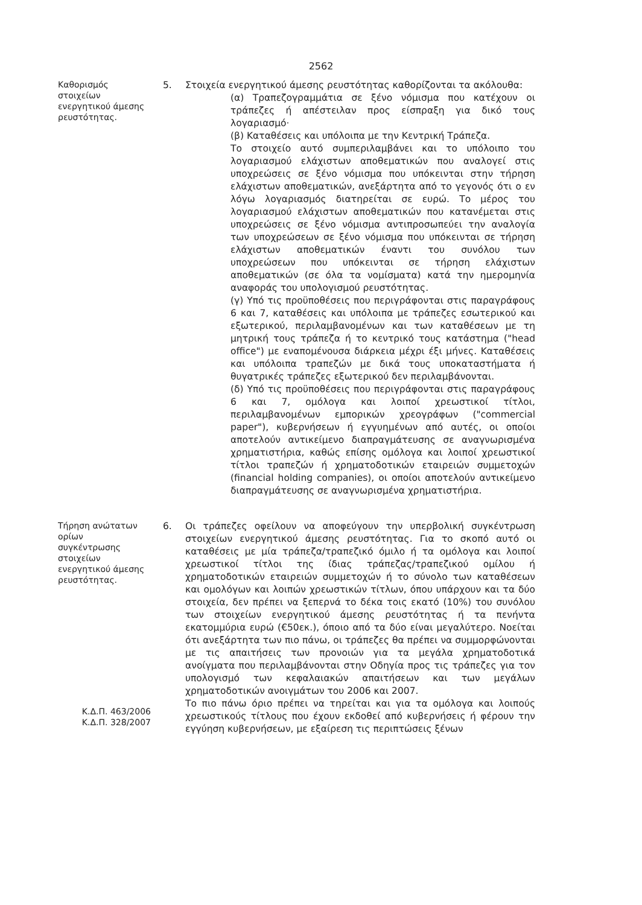2562
Καθορισμός
στοιχείων
ενεργητικού άμεσης
ρευστότητας.
5. Στοιχεία ενεργητικού άμεσης ρευστότητας καθορίζονται τα ακόλουθα:
(α) Τραπεζογραμμάτια σε ξένο νόμισμα που κατέχουν οι τράπεζες ή απέστειλαν προς είσπραξη για δικό τους λογαριασμό·
(β) Καταθέσεις και υπόλοιπα με την Κεντρική Τράπεζα.
Το στοιχείο αυτό συμπεριλαμβάνει και το υπόλοιπο του λογαριασμού ελάχιστων αποθεματικών που αναλογεί στις υποχρεώσεις σε ξένο νόμισμα που υπόκεινται στην τήρηση ελάχιστων αποθεματικών, ανεξάρτητα από το γεγονός ότι ο εν λόγω λογαριασμός διατηρείται σε ευρώ. Το μέρος του λογαριασμού ελάχιστων αποθεματικών που κατανέμεται στις υποχρεώσεις σε ξένο νόμισμα αντιπροσωπεύει την αναλογία των υποχρεώσεων σε ξένο νόμισμα που υπόκεινται σε τήρηση ελάχιστων αποθεματικών έναντι του συνόλου των υποχρεώσεων που υπόκεινται σε τήρηση ελάχιστων αποθεματικών (σε όλα τα νομίσματα) κατά την ημερομηνία αναφοράς του υπολογισμού ρευστότητας.
(γ) Υπό τις προϋποθέσεις που περιγράφονται στις παραγράφους 6 και 7, καταθέσεις και υπόλοιπα με τράπεζες εσωτερικού και εξωτερικού, περιλαμβανομένων και των καταθέσεων με τη μητρική τους τράπεζα ή το κεντρικό τους κατάστημα ("head office") με εναπομένουσα διάρκεια μέχρι έξι μήνες. Καταθέσεις και υπόλοιπα τραπεζών με δικά τους υποκαταστήματα ή θυγατρικές τράπεζες εξωτερικού δεν περιλαμβάνονται.
(δ) Υπό τις προϋποθέσεις που περιγράφονται στις παραγράφους 6 και 7, ομόλογα και λοιποί χρεωστικοί τίτλοι, περιλαμβανομένων εμπορικών χρεογράφων ("commercial paper"), κυβερνήσεων ή εγγυημένων από αυτές, οι οποίοι αποτελούν αντικείμενο διαπραγμάτευσης σε αναγνωρισμένα χρηματιστήρια, καθώς επίσης ομόλογα και λοιποί χρεωστικοί τίτλοι τραπεζών ή χρηματοδοτικών εταιρειών συμμετοχών (financial holding companies), οι οποίοι αποτελούν αντικείμενο διαπραγμάτευσης σε αναγνωρισμένα χρηματιστήρια.
Τήρηση ανώτατων
ορίων
συγκέντρωσης
στοιχείων
ενεργητικού άμεσης
ρευστότητας.
Κ.Δ.Π. 463/2006
Κ.Δ.Π. 328/2007
6. Οι τράπεζες οφείλουν να αποφεύγουν την υπερβολική συγκέντρωση στοιχείων ενεργητικού άμεσης ρευστότητας. Για το σκοπό αυτό οι καταθέσεις με μία τράπεζα/τραπεζικό όμιλο ή τα ομόλογα και λοιποί χρεωστικοί τίτλοι της ίδιας τράπεζας/τραπεζικού ομίλου ή χρηματοδοτικών εταιρειών συμμετοχών ή το σύνολο των καταθέσεων και ομολόγων και λοιπών χρεωστικών τίτλων, όπου υπάρχουν και τα δύο στοιχεία, δεν πρέπει να ξεπερνά το δέκα τοις εκατό (10%) του συνόλου των στοιχείων ενεργητικού άμεσης ρευστότητας ή τα πενήντα εκατομμύρια ευρώ (€50εκ.), όποιο από τα δύο είναι μεγαλύτερο. Νοείται ότι ανεξάρτητα των πιο πάνω, οι τράπεζες θα πρέπει να συμμορφώνονται με τις απαιτήσεις των προνοιών για τα μεγάλα χρηματοδοτικά ανοίγματα που περιλαμβάνονται στην Οδηγία προς τις τράπεζες για τον υπολογισμό των κεφαλαιακών απαιτήσεων και των μεγάλων χρηματοδοτικών ανοιγμάτων του 2006 και 2007.
Το πιο πάνω όριο πρέπει να τηρείται και για τα ομόλογα και λοιπούς χρεωστικούς τίτλους που έχουν εκδοθεί από κυβερνήσεις ή φέρουν την εγγύηση κυβερνήσεων, με εξαίρεση τις περιπτώσεις ξένων